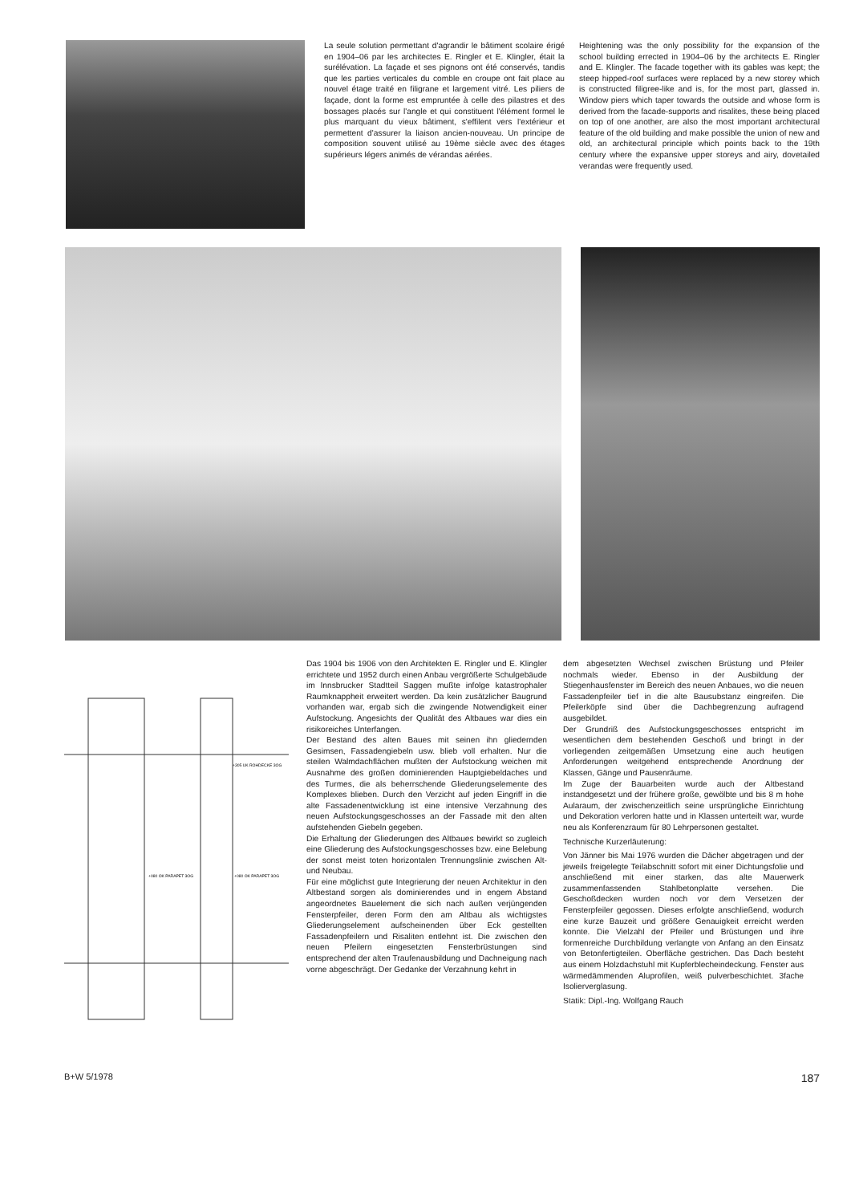La seule solution permettant d'agrandir le bâtiment scolaire érigé en 1904–06 par les architectes E. Ringler et E. Klingler, était la surélévation. La façade et ses pignons ont été conservés, tandis que les parties verticales du comble en croupe ont fait place au nouvel étage traité en filigrane et largement vitré. Les piliers de façade, dont la forme est empruntée à celle des pilastres et des bossages placés sur l'angle et qui constituent l'élément formel le plus marquant du vieux bâtiment, s'effilent vers l'extérieur et permettent d'assurer la liaison ancien-nouveau. Un principe de composition souvent utilisé au 19ème siècle avec des étages supérieurs légers animés de vérandas aérées.
Heightening was the only possibility for the expansion of the school building errected in 1904–06 by the architects E. Ringler and E. Klingler. The facade together with its gables was kept; the steep hipped-roof surfaces were replaced by a new storey which is constructed filigree-like and is, for the most part, glassed in. Window piers which taper towards the outside and whose form is derived from the facade-supports and risalites, these being placed on top of one another, are also the most important architectural feature of the old building and make possible the union of new and old, an architectural principle which points back to the 19th century where the expansive upper storeys and airy, dovetailed verandas were frequently used.
+305 UK ROHDECKE 3OG
+080 OK PARAPET 3OG
+080 OK PARAPET 3OG
Das 1904 bis 1906 von den Architekten E. Ringler und E. Klingler errichtete und 1952 durch einen Anbau vergrößerte Schulgebäude im Innsbrucker Stadtteil Saggen mußte infolge katastrophaler Raumknappheit erweitert werden. Da kein zusätzlicher Baugrund vorhanden war, ergab sich die zwingende Notwendigkeit einer Aufstockung. Angesichts der Qualität des Altbaues war dies ein risikoreiches Unterfangen.
Der Bestand des alten Baues mit seinen ihn gliedernden Gesimsen, Fassadengiebeln usw. blieb voll erhalten. Nur die steilen Walmdachflächen mußten der Aufstockung weichen mit Ausnahme des großen dominierenden Hauptgiebeldaches und des Turmes, die als beherrschende Gliederungselemente des Komplexes blieben. Durch den Verzicht auf jeden Eingriff in die alte Fassadenentwicklung ist eine intensive Verzahnung des neuen Aufstockungsgeschosses an der Fassade mit den alten aufstehenden Giebeln gegeben.
Die Erhaltung der Gliederungen des Altbaues bewirkt so zugleich eine Gliederung des Aufstockungsgeschosses bzw. eine Belebung der sonst meist toten horizontalen Trennungslinie zwischen Alt- und Neubau.
Für eine möglichst gute Integrierung der neuen Architektur in den Altbestand sorgen als dominierendes und in engem Abstand angeordnetes Bauelement die sich nach außen verjüngenden Fensterpfeiler, deren Form den am Altbau als wichtigstes Gliederungselement aufscheinenden über Eck gestellten Fassadenpfeilern und Risaliten entlehnt ist. Die zwischen den neuen Pfeilern eingesetzten Fensterbrüstungen sind entsprechend der alten Traufenausbildung und Dachneigung nach vorne abgeschrägt. Der Gedanke der Verzahnung kehrt in
dem abgesetzten Wechsel zwischen Brüstung und Pfeiler nochmals wieder. Ebenso in der Ausbildung der Stiegenhausfenster im Bereich des neuen Anbaues, wo die neuen Fassadenpfeiler tief in die alte Bausubstanz eingreifen. Die Pfeilerköpfe sind über die Dachbegrenzung aufragend ausgebildet.
Der Grundriß des Aufstockungsgeschosses entspricht im wesentlichen dem bestehenden Geschoß und bringt in der vorliegenden zeitgemäßen Umsetzung eine auch heutigen Anforderungen weitgehend entsprechende Anordnung der Klassen, Gänge und Pausenräume.
Im Zuge der Bauarbeiten wurde auch der Altbestand instandgesetzt und der frühere große, gewölbte und bis 8 m hohe Aularaum, der zwischenzeitlich seine ursprüngliche Einrichtung und Dekoration verloren hatte und in Klassen unterteilt war, wurde neu als Konferenzraum für 80 Lehrpersonen gestaltet.
Technische Kurzerläuterung:
Von Jänner bis Mai 1976 wurden die Dächer abgetragen und der jeweils freigelegte Teilabschnitt sofort mit einer Dichtungsfolie und anschließend mit einer starken, das alte Mauerwerk zusammenfassenden Stahlbetonplatte versehen. Die Geschoßdecken wurden noch vor dem Versetzen der Fensterpfeiler gegossen. Dieses erfolgte anschließend, wodurch eine kurze Bauzeit und größere Genauigkeit erreicht werden konnte. Die Vielzahl der Pfeiler und Brüstungen und ihre formenreiche Durchbildung verlangte von Anfang an den Einsatz von Betonfertigteilen. Oberfläche gestrichen. Das Dach besteht aus einem Holzdachstuhl mit Kupferblecheindeckung. Fenster aus wärmedämmenden Aluprofilen, weiß pulverbeschichtet. 3fache Isolierverglasung.
Statik: Dipl.-Ing. Wolfgang Rauch
B+W 5/1978 187